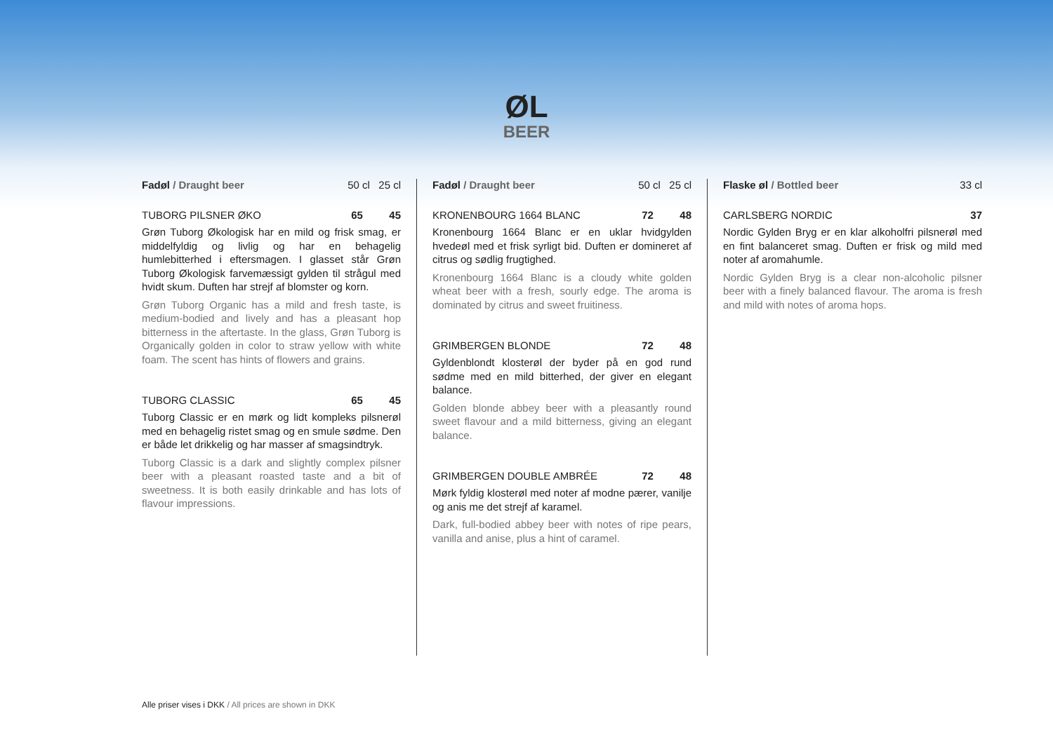ØL
BEER
Fadøl / Draught beer 50 cl 25 cl
TUBORG PILSNER ØKO 65 45
Grøn Tuborg Økologisk har en mild og frisk smag, er middelfyldig og livlig og har en behagelig humlebitterhed i eftersmagen. I glasset står Grøn Tuborg Økologisk farvemæssigt gylden til strågul med hvidt skum. Duften har strejf af blomster og korn.
Grøn Tuborg Organic has a mild and fresh taste, is medium-bodied and lively and has a pleasant hop bitterness in the aftertaste. In the glass, Grøn Tuborg is Organically golden in color to straw yellow with white foam. The scent has hints of flowers and grains.
TUBORG CLASSIC 65 45
Tuborg Classic er en mørk og lidt kompleks pilsnerøl med en behagelig ristet smag og en smule sødme. Den er både let drikkelig og har masser af smagsindtryk.
Tuborg Classic is a dark and slightly complex pilsner beer with a pleasant roasted taste and a bit of sweetness. It is both easily drinkable and has lots of flavour impressions.
Fadøl / Draught beer 50 cl 25 cl
KRONENBOURG 1664 BLANC 72 48
Kronenbourg 1664 Blanc er en uklar hvidgylden hvedeøl med et frisk syrligt bid. Duften er domineret af citrus og sødlig frugtighed.
Kronenbourg 1664 Blanc is a cloudy white golden wheat beer with a fresh, sourly edge. The aroma is dominated by citrus and sweet fruitiness.
GRIMBERGEN BLONDE 72 48
Gyldenblondt klosterøl der byder på en god rund sødme med en mild bitterhed, der giver en elegant balance.
Golden blonde abbey beer with a pleasantly round sweet flavour and a mild bitterness, giving an elegant balance.
GRIMBERGEN DOUBLE AMBRÉE 72 48
Mørk fyldig klosterøl med noter af modne pærer, vanilje og anis me det strejf af karamel.
Dark, full-bodied abbey beer with notes of ripe pears, vanilla and anise, plus a hint of caramel.
Flaske øl / Bottled beer 33 cl
CARLSBERG NORDIC 37
Nordic Gylden Bryg er en klar alkoholfri pilsnerøl med en fint balanceret smag. Duften er frisk og mild med noter af aromahumle.
Nordic Gylden Bryg is a clear non-alcoholic pilsner beer with a finely balanced flavour. The aroma is fresh and mild with notes of aroma hops.
Alle priser vises i DKK / All prices are shown in DKK